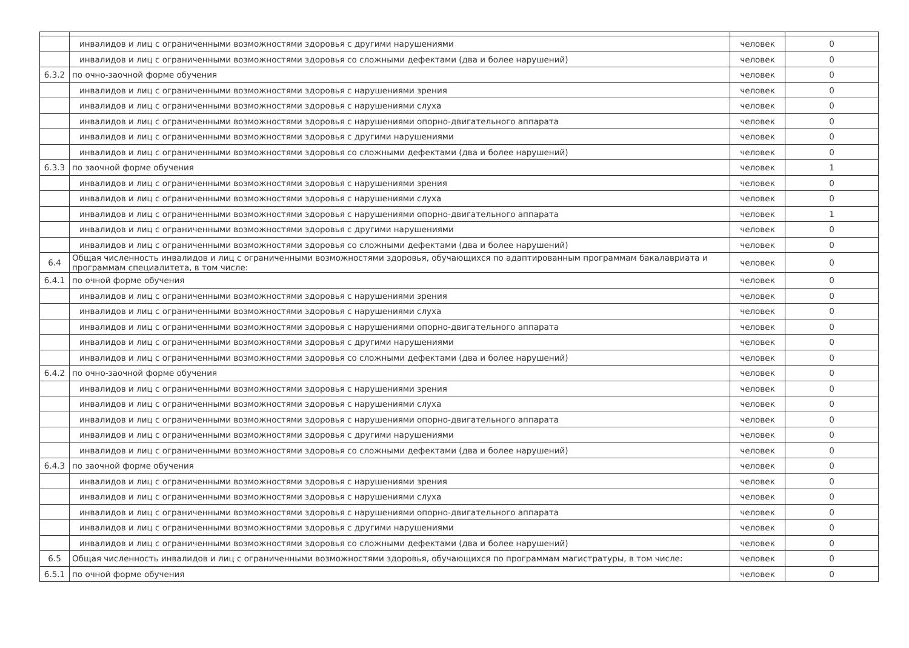| | инвалидов и лиц с ограниченными возможностями здоровья с другими нарушениями | человек | 0 |
| | инвалидов и лиц с ограниченными возможностями здоровья со сложными дефектами (два и более нарушений) | человек | 0 |
| 6.3.2 | по очно-заочной форме обучения | человек | 0 |
| | инвалидов и лиц с ограниченными возможностями здоровья с нарушениями зрения | человек | 0 |
| | инвалидов и лиц с ограниченными возможностями здоровья с нарушениями слуха | человек | 0 |
| | инвалидов и лиц с ограниченными возможностями здоровья с нарушениями опорно-двигательного аппарата | человек | 0 |
| | инвалидов и лиц с ограниченными возможностями здоровья с другими нарушениями | человек | 0 |
| | инвалидов и лиц с ограниченными возможностями здоровья со сложными дефектами (два и более нарушений) | человек | 0 |
| 6.3.3 | по заочной форме обучения | человек | 1 |
| | инвалидов и лиц с ограниченными возможностями здоровья с нарушениями зрения | человек | 0 |
| | инвалидов и лиц с ограниченными возможностями здоровья с нарушениями слуха | человек | 0 |
| | инвалидов и лиц с ограниченными возможностями здоровья с нарушениями опорно-двигательного аппарата | человек | 1 |
| | инвалидов и лиц с ограниченными возможностями здоровья с другими нарушениями | человек | 0 |
| | инвалидов и лиц с ограниченными возможностями здоровья со сложными дефектами (два и более нарушений) | человек | 0 |
| 6.4 | Общая численность инвалидов и лиц с ограниченными возможностями здоровья, обучающихся по адаптированным программам бакалавриата и программам специалитета, в том числе: | человек | 0 |
| 6.4.1 | по очной форме обучения | человек | 0 |
| | инвалидов и лиц с ограниченными возможностями здоровья с нарушениями зрения | человек | 0 |
| | инвалидов и лиц с ограниченными возможностями здоровья с нарушениями слуха | человек | 0 |
| | инвалидов и лиц с ограниченными возможностями здоровья с нарушениями опорно-двигательного аппарата | человек | 0 |
| | инвалидов и лиц с ограниченными возможностями здоровья с другими нарушениями | человек | 0 |
| | инвалидов и лиц с ограниченными возможностями здоровья со сложными дефектами (два и более нарушений) | человек | 0 |
| 6.4.2 | по очно-заочной форме обучения | человек | 0 |
| | инвалидов и лиц с ограниченными возможностями здоровья с нарушениями зрения | человек | 0 |
| | инвалидов и лиц с ограниченными возможностями здоровья с нарушениями слуха | человек | 0 |
| | инвалидов и лиц с ограниченными возможностями здоровья с нарушениями опорно-двигательного аппарата | человек | 0 |
| | инвалидов и лиц с ограниченными возможностями здоровья с другими нарушениями | человек | 0 |
| | инвалидов и лиц с ограниченными возможностями здоровья со сложными дефектами (два и более нарушений) | человек | 0 |
| 6.4.3 | по заочной форме обучения | человек | 0 |
| | инвалидов и лиц с ограниченными возможностями здоровья с нарушениями зрения | человек | 0 |
| | инвалидов и лиц с ограниченными возможностями здоровья с нарушениями слуха | человек | 0 |
| | инвалидов и лиц с ограниченными возможностями здоровья с нарушениями опорно-двигательного аппарата | человек | 0 |
| | инвалидов и лиц с ограниченными возможностями здоровья с другими нарушениями | человек | 0 |
| | инвалидов и лиц с ограниченными возможностями здоровья со сложными дефектами (два и более нарушений) | человек | 0 |
| 6.5 | Общая численность инвалидов и лиц с ограниченными возможностями здоровья, обучающихся по программам магистратуры, в том числе: | человек | 0 |
| 6.5.1 | по очной форме обучения | человек | 0 |